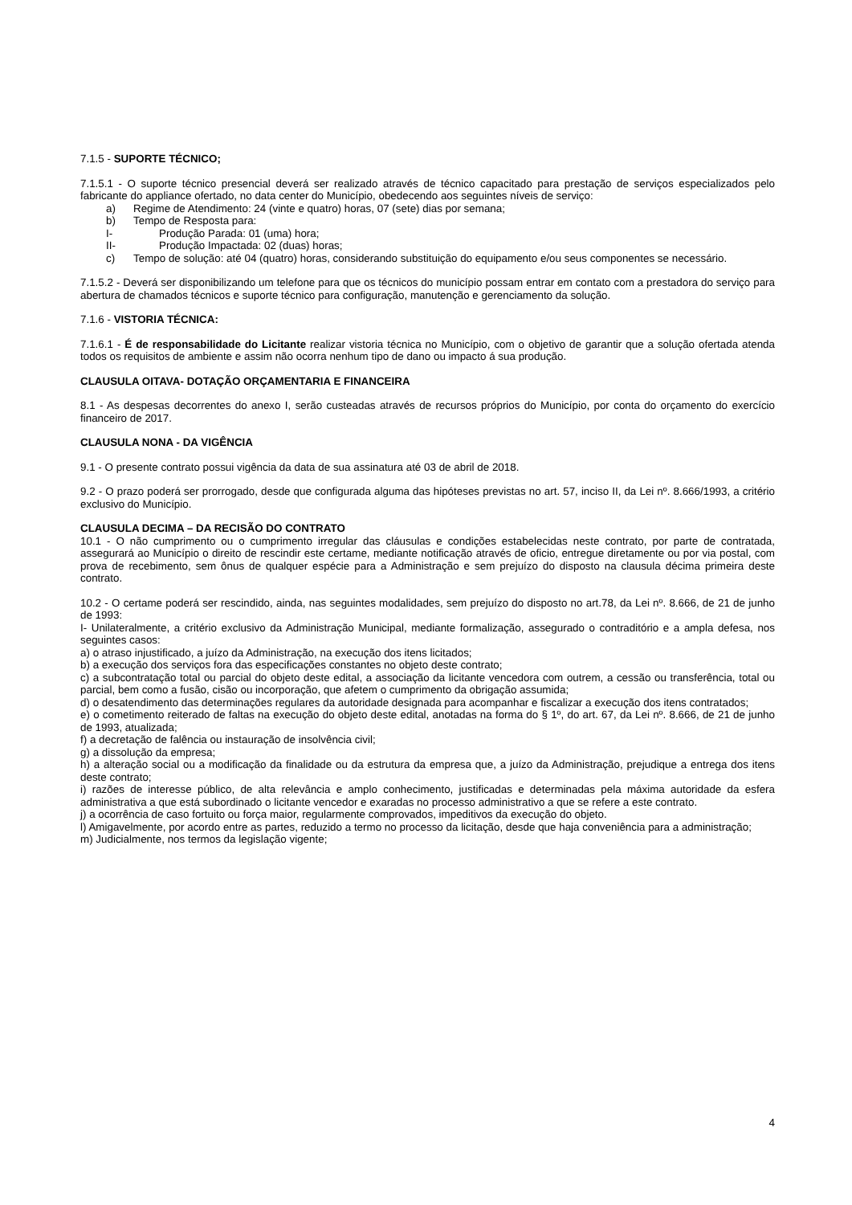7.1.5 - SUPORTE TÉCNICO;
7.1.5.1 - O suporte técnico presencial deverá ser realizado através de técnico capacitado para prestação de serviços especializados pelo fabricante do appliance ofertado, no data center do Município, obedecendo aos seguintes níveis de serviço:
a) Regime de Atendimento: 24 (vinte e quatro) horas, 07 (sete) dias por semana;
b) Tempo de Resposta para:
I- Produção Parada: 01 (uma) hora;
II- Produção Impactada: 02 (duas) horas;
c) Tempo de solução: até 04 (quatro) horas, considerando substituição do equipamento e/ou seus componentes se necessário.
7.1.5.2 - Deverá ser disponibilizando um telefone para que os técnicos do município possam entrar em contato com a prestadora do serviço para abertura de chamados técnicos e suporte técnico para configuração, manutenção e gerenciamento da solução.
7.1.6 - VISTORIA TÉCNICA:
7.1.6.1 - É de responsabilidade do Licitante realizar vistoria técnica no Município, com o objetivo de garantir que a solução ofertada atenda todos os requisitos de ambiente e assim não ocorra nenhum tipo de dano ou impacto á sua produção.
CLAUSULA OITAVA- DOTAÇÃO ORÇAMENTARIA E FINANCEIRA
8.1 - As despesas decorrentes do anexo I, serão custeadas através de recursos próprios do Município, por conta do orçamento do exercício financeiro de 2017.
CLAUSULA NONA - DA VIGÊNCIA
9.1 - O presente contrato possui vigência da data de sua assinatura até 03 de abril de 2018.
9.2 - O prazo poderá ser prorrogado, desde que configurada alguma das hipóteses previstas no art. 57, inciso II, da Lei nº. 8.666/1993, a critério exclusivo do Município.
CLAUSULA DECIMA – DA RECISÃO DO CONTRATO
10.1 - O não cumprimento ou o cumprimento irregular das cláusulas e condições estabelecidas neste contrato, por parte de contratada, assegurará ao Município o direito de rescindir este certame, mediante notificação através de oficio, entregue diretamente ou por via postal, com prova de recebimento, sem ônus de qualquer espécie para a Administração e sem prejuízo do disposto na clausula décima primeira deste contrato.
10.2 - O certame poderá ser rescindido, ainda, nas seguintes modalidades, sem prejuízo do disposto no art.78, da Lei nº. 8.666, de 21 de junho de 1993:
I- Unilateralmente, a critério exclusivo da Administração Municipal, mediante formalização, assegurado o contraditório e a ampla defesa, nos seguintes casos:
a) o atraso injustificado, a juízo da Administração, na execução dos itens licitados;
b) a execução dos serviços fora das especificações constantes no objeto deste contrato;
c) a subcontratação total ou parcial do objeto deste edital, a associação da licitante vencedora com outrem, a cessão ou transferência, total ou parcial, bem como a fusão, cisão ou incorporação, que afetem o cumprimento da obrigação assumida;
d) o desatendimento das determinações regulares da autoridade designada para acompanhar e fiscalizar a execução dos itens contratados;
e) o cometimento reiterado de faltas na execução do objeto deste edital, anotadas na forma do § 1º, do art. 67, da Lei nº. 8.666, de 21 de junho de 1993, atualizada;
f) a decretação de falência ou instauração de insolvência civil;
g) a dissolução da empresa;
h) a alteração social ou a modificação da finalidade ou da estrutura da empresa que, a juízo da Administração, prejudique a entrega dos itens deste contrato;
i) razões de interesse público, de alta relevância e amplo conhecimento, justificadas e determinadas pela máxima autoridade da esfera administrativa a que está subordinado o licitante vencedor e exaradas no processo administrativo a que se refere a este contrato.
j) a ocorrência de caso fortuito ou força maior, regularmente comprovados, impeditivos da execução do objeto.
l) Amigavelmente, por acordo entre as partes, reduzido a termo no processo da licitação, desde que haja conveniência para a administração;
m) Judicialmente, nos termos da legislação vigente;
4